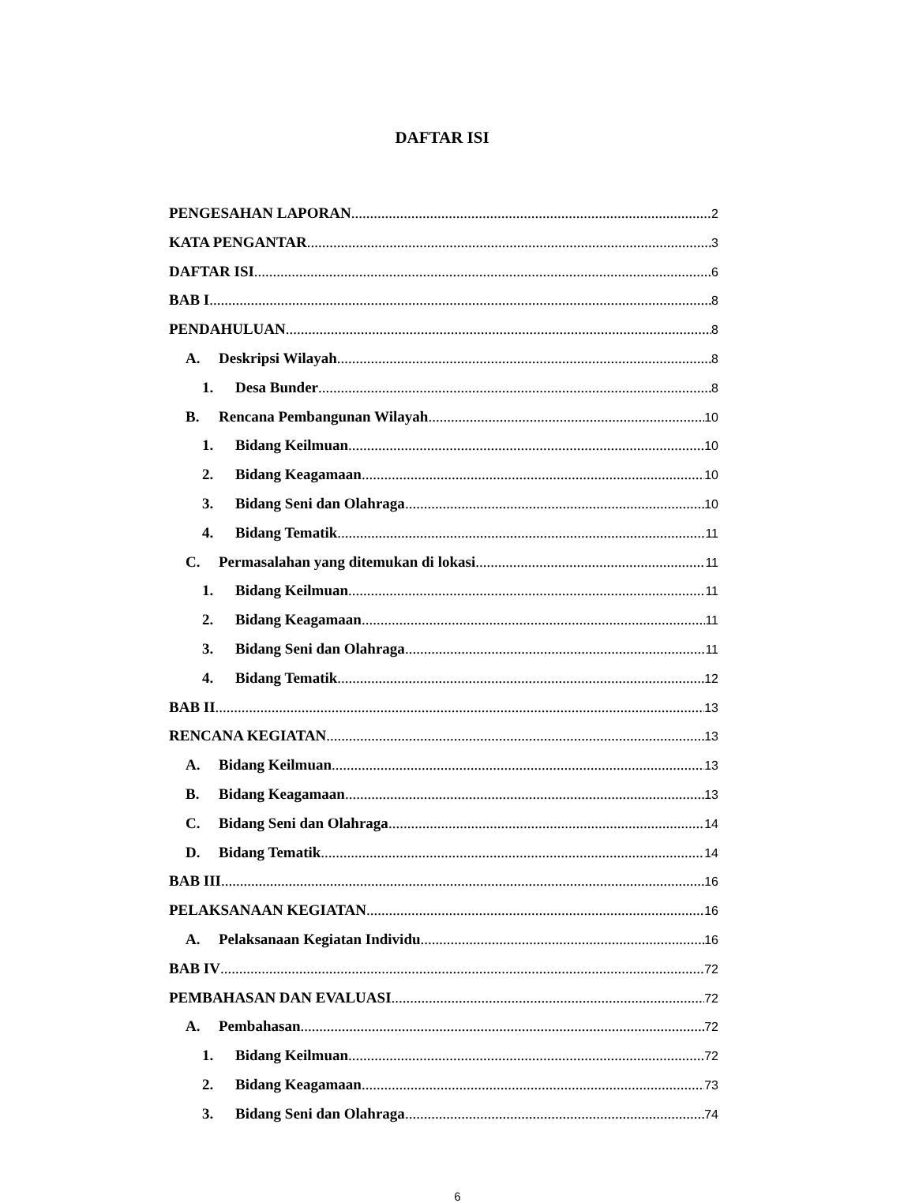DAFTAR ISI
PENGESAHAN LAPORAN 2
KATA PENGANTAR 3
DAFTAR ISI 6
BAB I 8
PENDAHULUAN 8
A. Deskripsi Wilayah 8
1. Desa Bunder 8
B. Rencana Pembangunan Wilayah 10
1. Bidang Keilmuan 10
2. Bidang Keagamaan 10
3. Bidang Seni dan Olahraga 10
4. Bidang Tematik 11
C. Permasalahan yang ditemukan di lokasi 11
1. Bidang Keilmuan 11
2. Bidang Keagamaan 11
3. Bidang Seni dan Olahraga 11
4. Bidang Tematik 12
BAB II 13
RENCANA KEGIATAN 13
A. Bidang Keilmuan 13
B. Bidang Keagamaan 13
C. Bidang Seni dan Olahraga 14
D. Bidang Tematik 14
BAB III 16
PELAKSANAAN KEGIATAN 16
A. Pelaksanaan Kegiatan Individu 16
BAB IV 72
PEMBAHASAN DAN EVALUASI 72
A. Pembahasan 72
1. Bidang Keilmuan 72
2. Bidang Keagamaan 73
3. Bidang Seni dan Olahraga 74
6